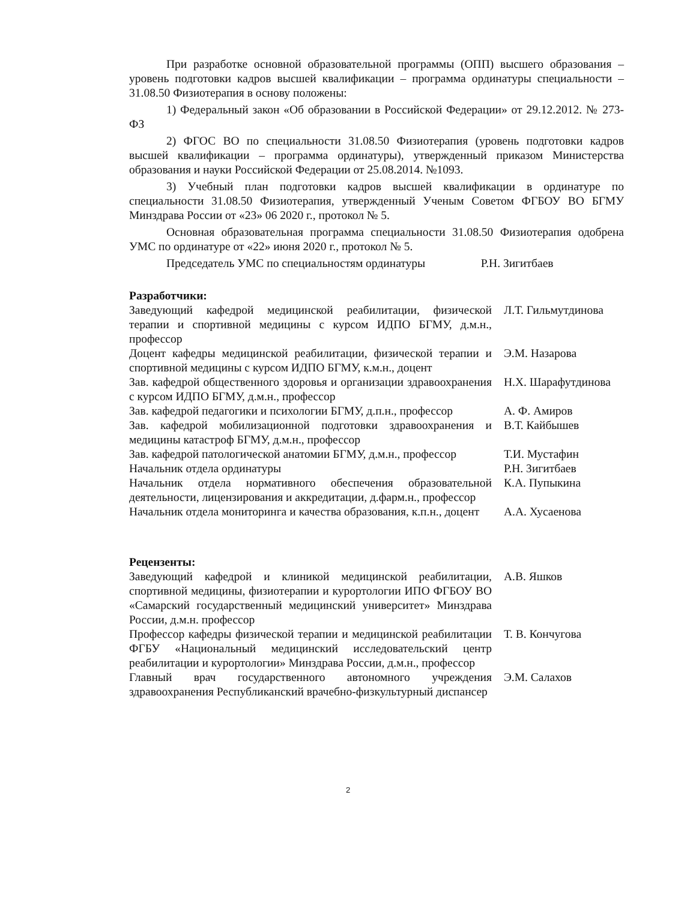При разработке основной образовательной программы (ОПП) высшего образования – уровень подготовки кадров высшей квалификации – программа ординатуры специальности – 31.08.50 Физиотерапия в основу положены:
1) Федеральный закон «Об образовании в Российской Федерации» от 29.12.2012. № 273-ФЗ
2) ФГОС ВО по специальности 31.08.50 Физиотерапия (уровень подготовки кадров высшей квалификации – программа ординатуры), утвержденный приказом Министерства образования и науки Российской Федерации от 25.08.2014. №1093.
3) Учебный план подготовки кадров высшей квалификации в ординатуре по специальности 31.08.50 Физиотерапия, утвержденный Ученым Советом ФГБОУ ВО БГМУ Минздрава России от «23» 06 2020 г., протокол № 5.
Основная образовательная программа специальности 31.08.50 Физиотерапия одобрена УМС по ординатуре от «22» июня 2020 г., протокол № 5.
Председатель УМС по специальностям ординатуры Р.Н. Зигитбаев
Разработчики:
| Заведующий кафедрой медицинской реабилитации, физической терапии и спортивной медицины с курсом ИДПО БГМУ, д.м.н., профессор | Л.Т. Гильмутдинова |
| Доцент кафедры медицинской реабилитации, физической терапии и спортивной медицины с курсом ИДПО БГМУ, к.м.н., доцент | Э.М. Назарова |
| Зав. кафедрой общественного здоровья и организации здравоохранения с курсом ИДПО БГМУ, д.м.н., профессор | Н.Х. Шарафутдинова |
| Зав. кафедрой педагогики и психологии БГМУ, д.п.н., профессор | А. Ф. Амиров |
| Зав. кафедрой мобилизационной подготовки здравоохранения и медицины катастроф БГМУ, д.м.н., профессор | В.Т. Кайбышев |
| Зав. кафедрой патологической анатомии БГМУ, д.м.н., профессор | Т.И. Мустафин |
| Начальник отдела ординатуры | Р.Н. Зигитбаев |
| Начальник отдела нормативного обеспечения образовательной деятельности, лицензирования и аккредитации, д.фарм.н., профессор | К.А. Пупыкина |
| Начальник отдела мониторинга и качества образования, к.п.н., доцент | А.А. Хусаенова |
Рецензенты:
| Заведующий кафедрой и клиникой медицинской реабилитации, спортивной медицины, физиотерапии и курортологии ИПО ФГБОУ ВО «Самарский государственный медицинский университет» Минздрава России, д.м.н. профессор | А.В. Яшков |
| Профессор кафедры физической терапии и медицинской реабилитации ФГБУ «Национальный медицинский исследовательский центр реабилитации и курортологии» Минздрава России, д.м.н., профессор | Т. В. Кончугова |
| Главный врач государственного автономного учреждения здравоохранения Республиканский врачебно-физкультурный диспансер | Э.М. Салахов |
2